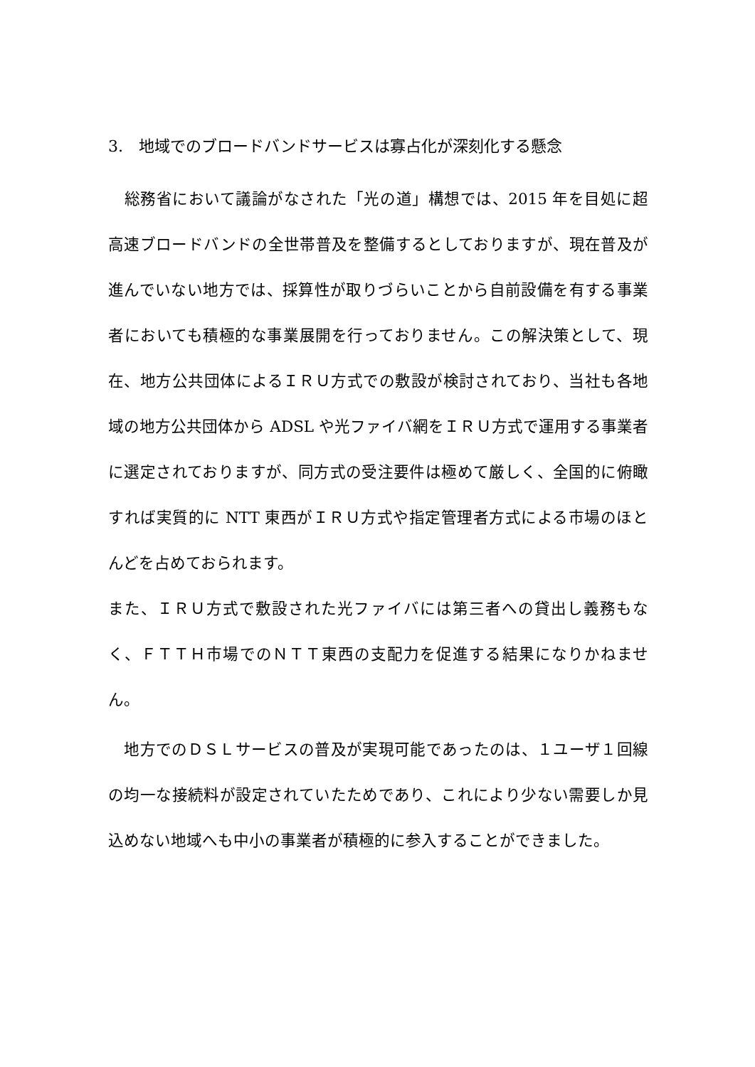3.　地域でのブロードバンドサービスは寡占化が深刻化する懸念
　総務省において議論がなされた「光の道」構想では、2015 年を目処に超高速ブロードバンドの全世帯普及を整備するとしておりますが、現在普及が進んでいない地方では、採算性が取りづらいことから自前設備を有する事業者においても積極的な事業展開を行っておりません。この解決策として、現在、地方公共団体によるＩＲＵ方式での敷設が検討されており、当社も各地域の地方公共団体から ADSL や光ファイバ網をＩＲＵ方式で運用する事業者に選定されておりますが、同方式の受注要件は極めて厳しく、全国的に俯瞰すれば実質的に NTT 東西がＩＲＵ方式や指定管理者方式による市場のほとんどを占めておられます。
また、ＩＲＵ方式で敷設された光ファイバには第三者への貸出し義務もなく、ＦＴＴＨ市場でのＮＴＴ東西の支配力を促進する結果になりかねません。
　地方でのＤＳＬサービスの普及が実現可能であったのは、１ユーザ１回線の均一な接続料が設定されていたためであり、これにより少ない需要しか見込めない地域へも中小の事業者が積極的に参入することができました。